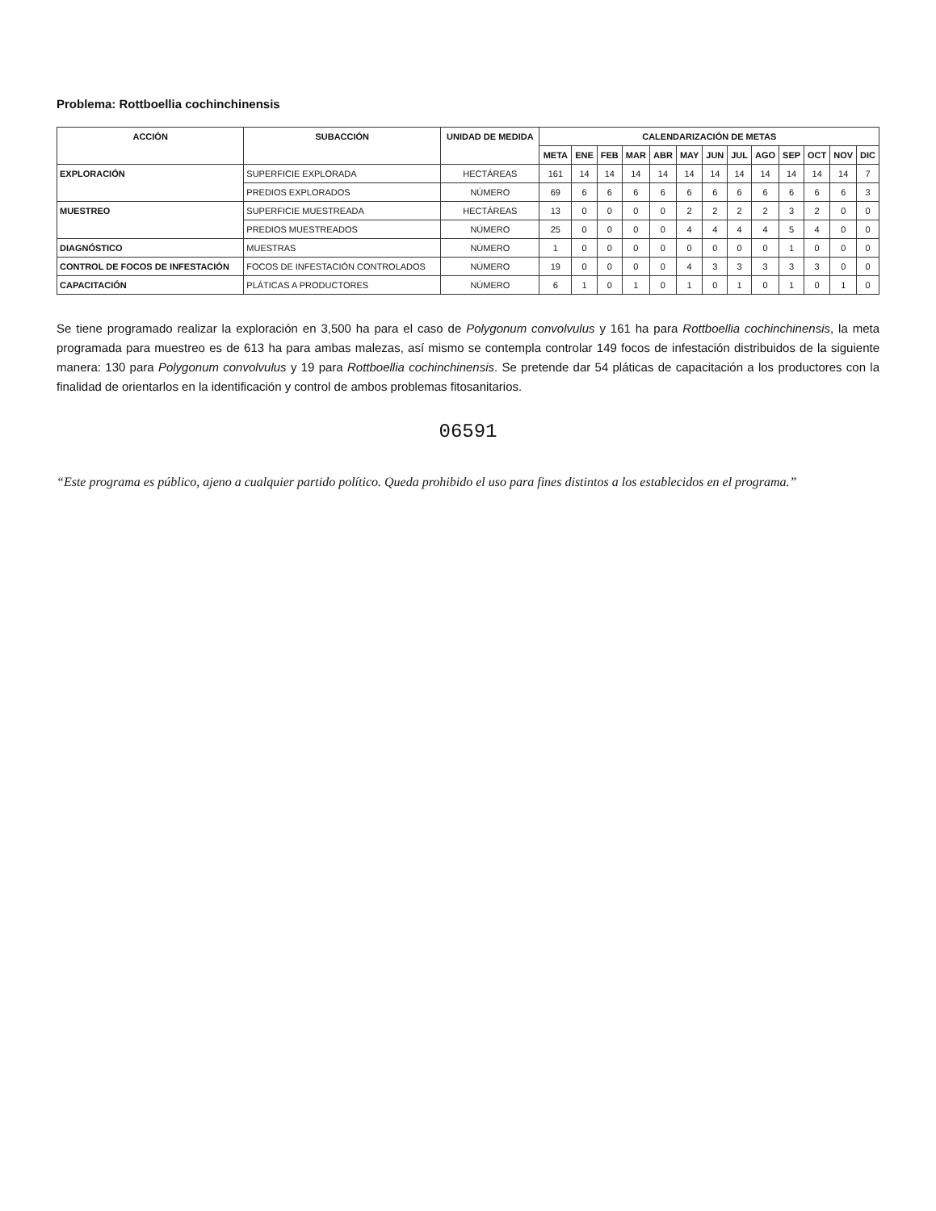Problema: Rottboellia cochinchinensis
| ACCIÓN | SUBACCIÓN | UNIDAD DE MEDIDA | CALENDARIZACIÓN DE METAS | | | | | | | | | | | | |
| --- | --- | --- | --- | --- | --- | --- | --- | --- | --- | --- | --- | --- | --- | --- | --- |
| | | | META | ENE | FEB | MAR | ABR | MAY | JUN | JUL | AGO | SEP | OCT | NOV | DIC |
| EXPLORACIÓN | SUPERFICIE EXPLORADA | HECTÁREAS | 161 | 14 | 14 | 14 | 14 | 14 | 14 | 14 | 14 | 14 | 14 | 14 | 7 |
| | PREDIOS EXPLORADOS | NÚMERO | 69 | 6 | 6 | 6 | 6 | 6 | 6 | 6 | 6 | 6 | 6 | 6 | 3 |
| MUESTREO | SUPERFICIE MUESTREADA | HECTÁREAS | 13 | 0 | 0 | 0 | 0 | 2 | 2 | 2 | 2 | 3 | 2 | 0 | 0 |
| | PREDIOS MUESTREADOS | NÚMERO | 25 | 0 | 0 | 0 | 0 | 4 | 4 | 4 | 4 | 5 | 4 | 0 | 0 |
| DIAGNÓSTICO | MUESTRAS | NÚMERO | 1 | 0 | 0 | 0 | 0 | 0 | 0 | 0 | 0 | 1 | 0 | 0 | 0 |
| CONTROL DE FOCOS DE INFESTACIÓN | FOCOS DE INFESTACIÓN CONTROLADOS | NÚMERO | 19 | 0 | 0 | 0 | 0 | 4 | 3 | 3 | 3 | 3 | 3 | 0 | 0 |
| CAPACITACIÓN | PLÁTICAS A PRODUCTORES | NÚMERO | 6 | 1 | 0 | 1 | 0 | 1 | 0 | 1 | 0 | 1 | 0 | 1 | 0 |
Se tiene programado realizar la exploración en 3,500 ha para el caso de Polygonum convolvulus y 161 ha para Rottboellia cochinchinensis, la meta programada para muestreo es de 613 ha para ambas malezas, así mismo se contempla controlar 149 focos de infestación distribuidos de la siguiente manera: 130 para Polygonum convolvulus y 19 para Rottboellia cochinchinensis. Se pretende dar 54 pláticas de capacitación a los productores con la finalidad de orientarlos en la identificación y control de ambos problemas fitosanitarios.
06591
“Este programa es público, ajeno a cualquier partido político. Queda prohibido el uso para fines distintos a los establecidos en el programa.”